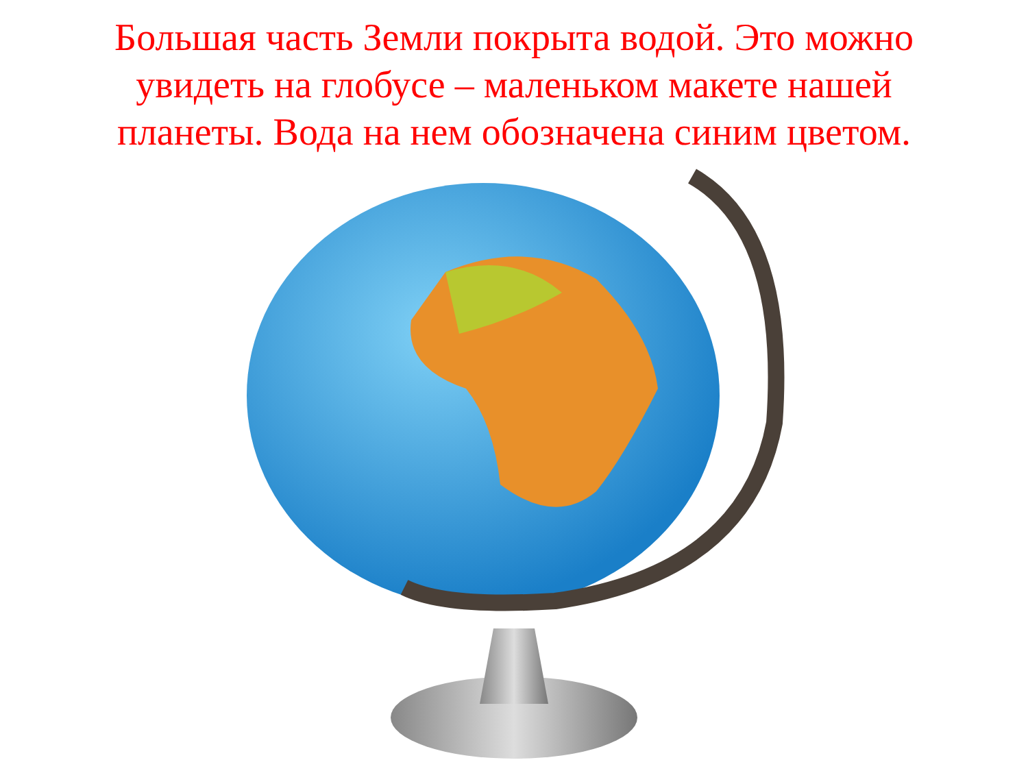Большая часть Земли покрыта водой. Это можно
увидеть на глобусе – маленьком макете нашей
планеты. Вода на нем обозначена синим цветом.